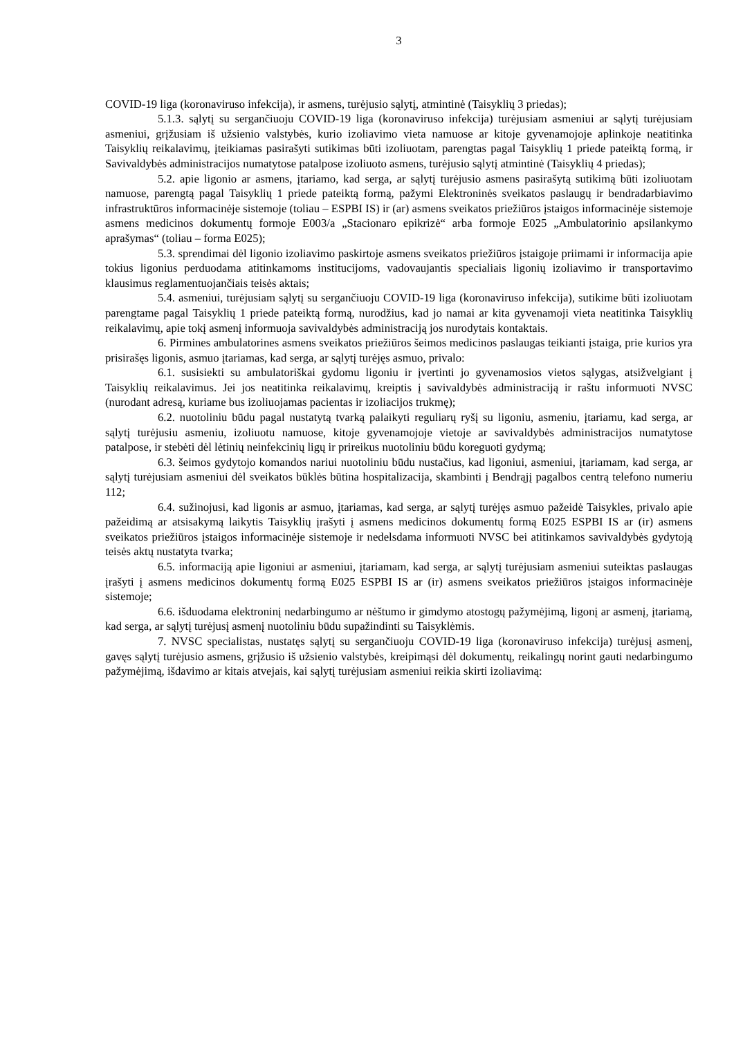3
COVID-19 liga (koronaviruso infekcija), ir asmens, turėjusio sąlytį, atmintinė (Taisyklių 3 priedas);
5.1.3. sąlytį su sergančiuoju COVID-19 liga (koronaviruso infekcija) turėjusiam asmeniui ar sąlytį turėjusiam asmeniui, grįžusiam iš užsienio valstybės, kurio izoliavimo vieta namuose ar kitoje gyvenamojoje aplinkoje neatitinka Taisyklių reikalavimų, įteikiamas pasirašyti sutikimas būti izoliuotam, parengtas pagal Taisyklių 1 priede pateiktą formą, ir Savivaldybės administracijos numatytose patalpose izoliuoto asmens, turėjusio sąlytį atmintinė (Taisyklių 4 priedas);
5.2. apie ligonio ar asmens, įtariamo, kad serga, ar sąlytį turėjusio asmens pasirašytą sutikimą būti izoliuotam namuose, parengtą pagal Taisyklių 1 priede pateiktą formą, pažymi Elektroninės sveikatos paslaugų ir bendradarbiavimo infrastruktūros informacinėje sistemoje (toliau – ESPBI IS) ir (ar) asmens sveikatos priežiūros įstaigos informacinėje sistemoje asmens medicinos dokumentų formoje E003/a „Stacionaro epikrizė“ arba formoje E025 „Ambulatorinio apsilankymo aprašymas“ (toliau – forma E025);
5.3. sprendimai dėl ligonio izoliavimo paskirtoje asmens sveikatos priežiūros įstaigoje priimami ir informacija apie tokius ligonius perduodama atitinkamoms institucijoms, vadovaujantis specialiais ligonių izoliavimo ir transportavimo klausimus reglamentuojančiais teisės aktais;
5.4. asmeniui, turėjusiam sąlytį su sergančiuoju COVID-19 liga (koronaviruso infekcija), sutikime būti izoliuotam parengtame pagal Taisyklių 1 priede pateiktą formą, nurodžius, kad jo namai ar kita gyvenamoji vieta neatitinka Taisyklių reikalavimų, apie tokį asmenį informuoja savivaldybės administraciją jos nurodytais kontaktais.
6. Pirmines ambulatorines asmens sveikatos priežiūros šeimos medicinos paslaugas teikianti įstaiga, prie kurios yra prisirašęs ligonis, asmuo įtariamas, kad serga, ar sąlytį turėjęs asmuo, privalo:
6.1. susisiekti su ambulatoriškai gydomu ligoniu ir įvertinti jo gyvenamosios vietos sąlygas, atsižvelgiant į Taisyklių reikalavimus. Jei jos neatitinka reikalavimų, kreiptis į savivaldybės administraciją ir raštu informuoti NVSC (nurodant adresą, kuriame bus izoliuojamas pacientas ir izoliacijos trukmę);
6.2. nuotoliniu būdu pagal nustatytą tvarką palaikyti reguliarų ryšį su ligoniu, asmeniu, įtariamu, kad serga, ar sąlytį turėjusiu asmeniu, izoliuotu namuose, kitoje gyvenamojoje vietoje ar savivaldybės administracijos numatytose patalpose, ir stebėti dėl lėtinių neinfekcinių ligų ir prireikus nuotoliniu būdu koreguoti gydymą;
6.3. šeimos gydytojo komandos nariui nuotoliniu būdu nustačius, kad ligoniui, asmeniui, įtariamam, kad serga, ar sąlytį turėjusiam asmeniui dėl sveikatos būklės būtina hospitalizacija, skambinti į Bendrąjį pagalbos centrą telefono numeriu 112;
6.4. sužinojusi, kad ligonis ar asmuo, įtariamas, kad serga, ar sąlytį turėjęs asmuo pažeidė Taisykles, privalo apie pažeidimą ar atsisakymą laikytis Taisyklių įrašyti į asmens medicinos dokumentų formą E025 ESPBI IS ar (ir) asmens sveikatos priežiūros įstaigos informacinėje sistemoje ir nedelsdama informuoti NVSC bei atitinkamos savivaldybės gydytoją teisės aktų nustatyta tvarka;
6.5. informaciją apie ligoniui ar asmeniui, įtariamam, kad serga, ar sąlytį turėjusiam asmeniui suteiktas paslaugas įrašyti į asmens medicinos dokumentų formą E025 ESPBI IS ar (ir) asmens sveikatos priežiūros įstaigos informacinėje sistemoje;
6.6. išduodama elektroninį nedarbingumo ar nėštumo ir gimdymo atostogų pažymėjimą, ligonį ar asmenį, įtariamą, kad serga, ar sąlytį turėjusį asmenį nuotoliniu būdu supažindinti su Taisyklėmis.
7. NVSC specialistas, nustatęs sąlytį su sergančiuoju COVID-19 liga (koronaviruso infekcija) turėjusį asmenį, gavęs sąlytį turėjusio asmens, grįžusio iš užsienio valstybės, kreipimąsi dėl dokumentų, reikalingų norint gauti nedarbingumo pažymėjimą, išdavimo ar kitais atvejais, kai sąlytį turėjusiam asmeniui reikia skirti izoliavimą: